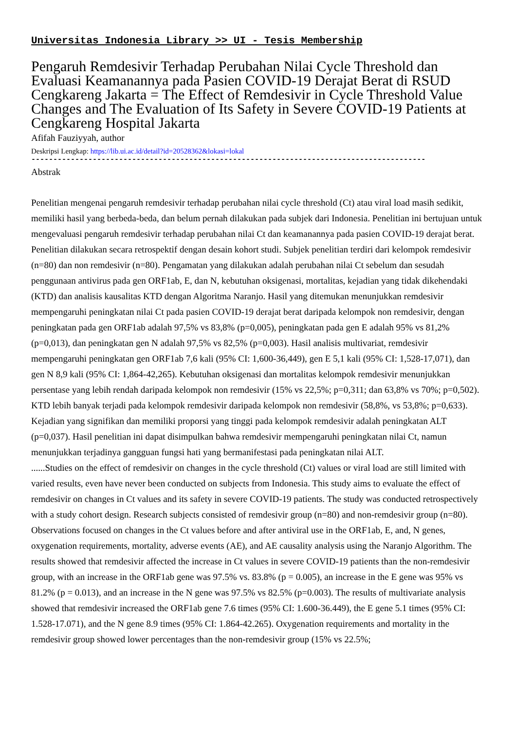Universitas Indonesia Library >> UI - Tesis Membership
Pengaruh Remdesivir Terhadap Perubahan Nilai Cycle Threshold dan Evaluasi Keamanannya pada Pasien COVID-19 Derajat Berat di RSUD Cengkareng Jakarta = The Effect of Remdesivir in Cycle Threshold Value Changes and The Evaluation of Its Safety in Severe COVID-19 Patients at Cengkareng Hospital Jakarta
Afifah Fauziyyah, author
Deskripsi Lengkap: https://lib.ui.ac.id/detail?id=20528362&lokasi=lokal
------------------------------------------------------------------------------------------
Abstrak
Penelitian mengenai pengaruh remdesivir terhadap perubahan nilai cycle threshold (Ct) atau viral load masih sedikit, memiliki hasil yang berbeda-beda, dan belum pernah dilakukan pada subjek dari Indonesia. Penelitian ini bertujuan untuk mengevaluasi pengaruh remdesivir terhadap perubahan nilai Ct dan keamanannya pada pasien COVID-19 derajat berat. Penelitian dilakukan secara retrospektif dengan desain kohort studi. Subjek penelitian terdiri dari kelompok remdesivir (n=80) dan non remdesivir (n=80). Pengamatan yang dilakukan adalah perubahan nilai Ct sebelum dan sesudah penggunaan antivirus pada gen ORF1ab, E, dan N, kebutuhan oksigenasi, mortalitas, kejadian yang tidak dikehendaki (KTD) dan analisis kausalitas KTD dengan Algoritma Naranjo. Hasil yang ditemukan menunjukkan remdesivir mempengaruhi peningkatan nilai Ct pada pasien COVID-19 derajat berat daripada kelompok non remdesivir, dengan peningkatan pada gen ORF1ab adalah 97,5% vs 83,8% (p=0,005), peningkatan pada gen E adalah 95% vs 81,2% (p=0,013), dan peningkatan gen N adalah 97,5% vs 82,5% (p=0,003). Hasil analisis multivariat, remdesivir mempengaruhi peningkatan gen ORF1ab 7,6 kali (95% CI: 1,600-36,449), gen E 5,1 kali (95% CI: 1,528-17,071), dan gen N 8,9 kali (95% CI: 1,864-42,265). Kebutuhan oksigenasi dan mortalitas kelompok remdesivir menunjukkan persentase yang lebih rendah daripada kelompok non remdesivir (15% vs 22,5%; p=0,311; dan 63,8% vs 70%; p=0,502). KTD lebih banyak terjadi pada kelompok remdesivir daripada kelompok non remdesivir (58,8%, vs 53,8%; p=0,633). Kejadian yang signifikan dan memiliki proporsi yang tinggi pada kelompok remdesivir adalah peningkatan ALT (p=0,037). Hasil penelitian ini dapat disimpulkan bahwa remdesivir mempengaruhi peningkatan nilai Ct, namun menunjukkan terjadinya gangguan fungsi hati yang bermanifestasi pada peningkatan nilai ALT.
......Studies on the effect of remdesivir on changes in the cycle threshold (Ct) values or viral load are still limited with varied results, even have never been conducted on subjects from Indonesia. This study aims to evaluate the effect of remdesivir on changes in Ct values and its safety in severe COVID-19 patients. The study was conducted retrospectively with a study cohort design. Research subjects consisted of remdesivir group (n=80) and non-remdesivir group (n=80). Observations focused on changes in the Ct values before and after antiviral use in the ORF1ab, E, and, N genes, oxygenation requirements, mortality, adverse events (AE), and AE causality analysis using the Naranjo Algorithm. The results showed that remdesivir affected the increase in Ct values in severe COVID-19 patients than the non-remdesivir group, with an increase in the ORF1ab gene was 97.5% vs. 83.8% (p = 0.005), an increase in the E gene was 95% vs 81.2% (p = 0.013), and an increase in the N gene was 97.5% vs 82.5% (p=0.003). The results of multivariate analysis showed that remdesivir increased the ORF1ab gene 7.6 times (95% CI: 1.600-36.449), the E gene 5.1 times (95% CI: 1.528-17.071), and the N gene 8.9 times (95% CI: 1.864-42.265). Oxygenation requirements and mortality in the remdesivir group showed lower percentages than the non-remdesivir group (15% vs 22.5%;